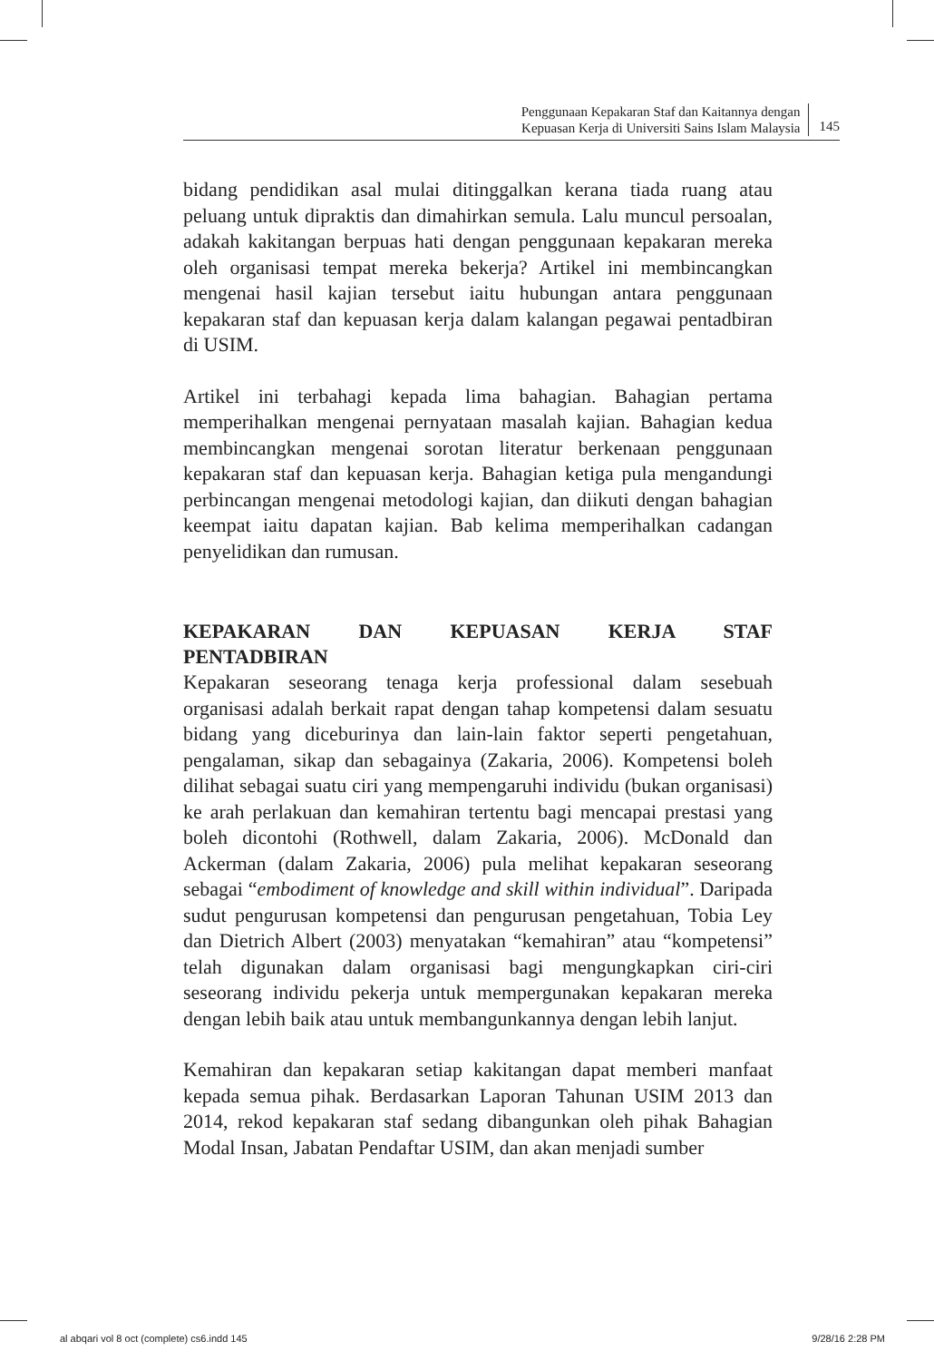Penggunaan Kepakaran Staf dan Kaitannya dengan
Kepuasan Kerja di Universiti Sains Islam Malaysia
145
bidang pendidikan asal mulai ditinggalkan kerana tiada ruang atau peluang untuk dipraktis dan dimahirkan semula. Lalu muncul persoalan, adakah kakitangan berpuas hati dengan penggunaan kepakaran mereka oleh organisasi tempat mereka bekerja? Artikel ini membincangkan mengenai hasil kajian tersebut iaitu hubungan antara penggunaan kepakaran staf dan kepuasan kerja dalam kalangan pegawai pentadbiran di USIM.
Artikel ini terbahagi kepada lima bahagian. Bahagian pertama memperihalkan mengenai pernyataan masalah kajian. Bahagian kedua membincangkan mengenai sorotan literatur berkenaan penggunaan kepakaran staf dan kepuasan kerja. Bahagian ketiga pula mengandungi perbincangan mengenai metodologi kajian, dan diikuti dengan bahagian keempat iaitu dapatan kajian. Bab kelima memperihalkan cadangan penyelidikan dan rumusan.
KEPAKARAN DAN KEPUASAN KERJA STAF
PENTADBIRAN
Kepakaran seseorang tenaga kerja professional dalam sesebuah organisasi adalah berkait rapat dengan tahap kompetensi dalam sesuatu bidang yang diceburinya dan lain-lain faktor seperti pengetahuan, pengalaman, sikap dan sebagainya (Zakaria, 2006). Kompetensi boleh dilihat sebagai suatu ciri yang mempengaruhi individu (bukan organisasi) ke arah perlakuan dan kemahiran tertentu bagi mencapai prestasi yang boleh dicontohi (Rothwell, dalam Zakaria, 2006). McDonald dan Ackerman (dalam Zakaria, 2006) pula melihat kepakaran seseorang sebagai “embodiment of knowledge and skill within individual”. Daripada sudut pengurusan kompetensi dan pengurusan pengetahuan, Tobia Ley dan Dietrich Albert (2003) menyatakan “kemahiran” atau “kompetensi” telah digunakan dalam organisasi bagi mengungkapkan ciri-ciri seseorang individu pekerja untuk mempergunakan kepakaran mereka dengan lebih baik atau untuk membangunkannya dengan lebih lanjut.
Kemahiran dan kepakaran setiap kakitangan dapat memberi manfaat kepada semua pihak. Berdasarkan Laporan Tahunan USIM 2013 dan 2014, rekod kepakaran staf sedang dibangunkan oleh pihak Bahagian Modal Insan, Jabatan Pendaftar USIM, dan akan menjadi sumber
al abqari vol 8 oct (complete) cs6.indd 145 9/28/16 2:28 PM